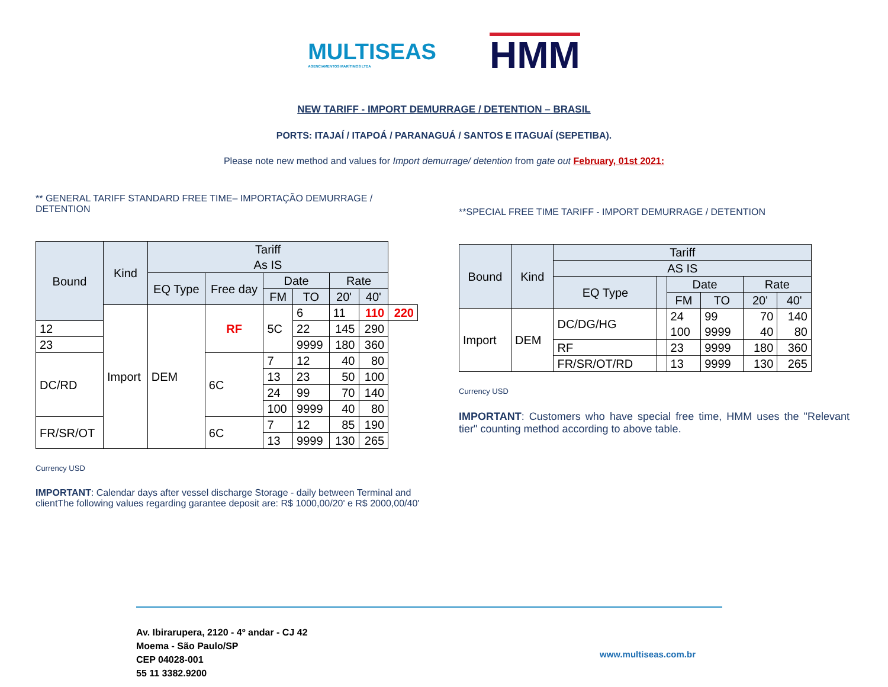MULTISEAS
AGENCIAMENTOS MARÍTIMOS LTDA
HMM
NEW TARIFF - IMPORT DEMURRAGE / DETENTION – BRASIL
PORTS: ITAJAÍ / ITAPOÁ / PARANAGUÁ / SANTOS E ITAGUAÍ (SEPETIBA).
Please note new method and values for Import demurrage/ detention from gate out February, 01st 2021:
** GENERAL TARIFF STANDARD FREE TIME– IMPORTAÇÃO DEMURRAGE / DETENTION
| Bound | Kind | Tariff As IS | | | | | | |
| --- | --- | --- | --- | --- | --- | --- | --- | --- |
| | | EQ Type | Free day | Date | | Rate | | |
| | | | | FM | TO | 20' | 40' | |
| | Import | DEM | RF | 5C | 6 | 11 | 110 | 220 |
| 12 | | | | | 22 | 145 | 290 | |
| 23 | | | | | 9999 | 180 | 360 | |
| DC/RD | | | 6C | 7 | 12 | 40 | 80 | |
| | | | | 13 | 23 | 50 | 100 | |
| | | | | 24 | 99 | 70 | 140 | |
| | | | | 100 | 9999 | 40 | 80 | |
| FR/SR/OT | | | 6C | 7 | 12 | 85 | 190 | |
| | | | | 13 | 9999 | 130 | 265 | |
Currency USD
IMPORTANT: Calendar days after vessel discharge Storage - daily between Terminal and clientThe following values regarding garantee deposit are: R$ 1000,00/20' e R$ 2000,00/40'
**SPECIAL FREE TIME TARIFF - IMPORT DEMURRAGE / DETENTION
| Bound | Kind | Tariff | | | | | |
| --- | --- | --- | --- | --- | --- | --- | --- |
| | | AS IS | | | | | |
| | | EQ Type | | Date | | Rate | |
| | | | | FM | TO | 20' | 40' |
| Import | DEM | DC/DG/HG | | 24 100 | 99 9999 | 70 40 | 140 80 |
| | | RF | | 23 | 9999 | 180 | 360 |
| | | FR/SR/OT/RD | | 13 | 9999 | 130 | 265 |
Currency USD
IMPORTANT: Customers who have special free time, HMM uses the "Relevant tier" counting method according to above table.
Av. Ibirarupera, 2120 - 4º andar - CJ 42
Moema - São Paulo/SP
CEP 04028-001
55 11 3382.9200
www.multiseas.com.br